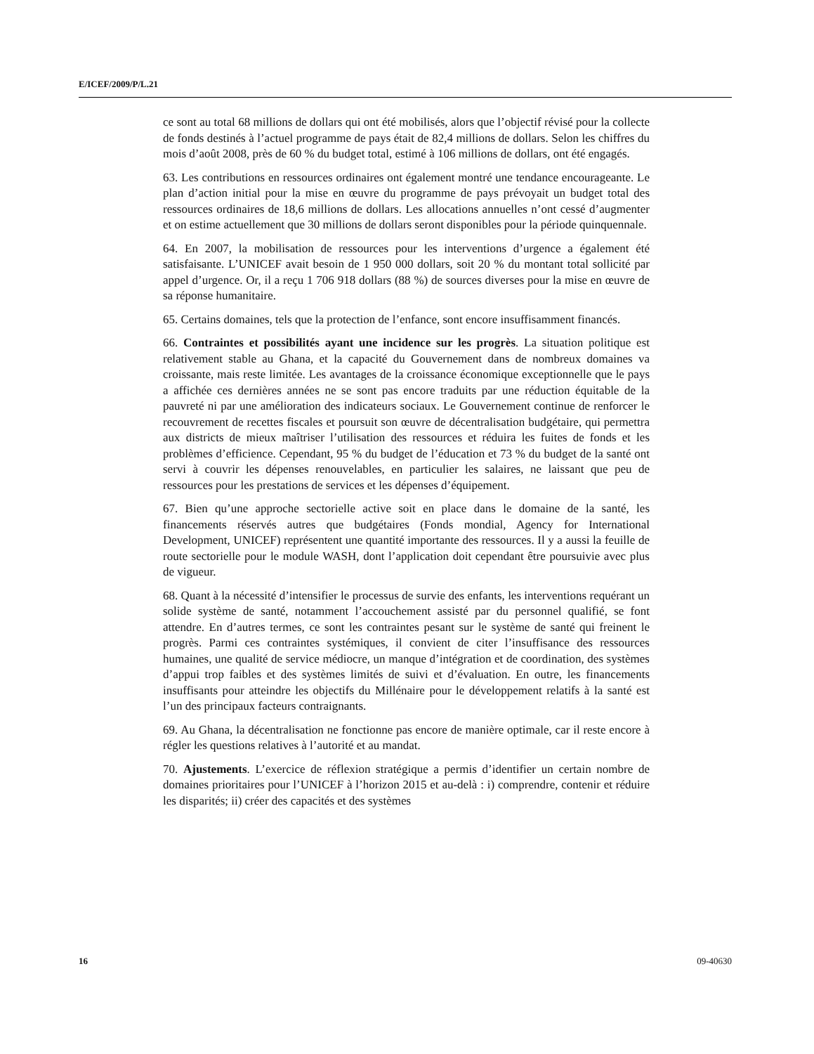E/ICEF/2009/P/L.21
ce sont au total 68 millions de dollars qui ont été mobilisés, alors que l’objectif révisé pour la collecte de fonds destinés à l’actuel programme de pays était de 82,4 millions de dollars. Selon les chiffres du mois d’août 2008, près de 60 % du budget total, estimé à 106 millions de dollars, ont été engagés.
63. Les contributions en ressources ordinaires ont également montré une tendance encourageante. Le plan d’action initial pour la mise en œuvre du programme de pays prévoyait un budget total des ressources ordinaires de 18,6 millions de dollars. Les allocations annuelles n’ont cessé d’augmenter et on estime actuellement que 30 millions de dollars seront disponibles pour la période quinquennale.
64. En 2007, la mobilisation de ressources pour les interventions d’urgence a également été satisfaisante. L’UNICEF avait besoin de 1 950 000 dollars, soit 20 % du montant total sollicité par appel d’urgence. Or, il a reçu 1 706 918 dollars (88 %) de sources diverses pour la mise en œuvre de sa réponse humanitaire.
65. Certains domaines, tels que la protection de l’enfance, sont encore insuffisamment financés.
66. Contraintes et possibilités ayant une incidence sur les progrès. La situation politique est relativement stable au Ghana, et la capacité du Gouvernement dans de nombreux domaines va croissante, mais reste limitée. Les avantages de la croissance économique exceptionnelle que le pays a affichée ces dernières années ne se sont pas encore traduits par une réduction équitable de la pauvreté ni par une amélioration des indicateurs sociaux. Le Gouvernement continue de renforcer le recouvrement de recettes fiscales et poursuit son œuvre de décentralisation budgétaire, qui permettra aux districts de mieux maîtriser l’utilisation des ressources et réduira les fuites de fonds et les problèmes d’efficience. Cependant, 95 % du budget de l’éducation et 73 % du budget de la santé ont servi à couvrir les dépenses renouvelables, en particulier les salaires, ne laissant que peu de ressources pour les prestations de services et les dépenses d’équipement.
67. Bien qu’une approche sectorielle active soit en place dans le domaine de la santé, les financements réservés autres que budgétaires (Fonds mondial, Agency for International Development, UNICEF) représentent une quantité importante des ressources. Il y a aussi la feuille de route sectorielle pour le module WASH, dont l’application doit cependant être poursuivie avec plus de vigueur.
68. Quant à la nécessité d’intensifier le processus de survie des enfants, les interventions requérant un solide système de santé, notamment l’accouchement assisté par du personnel qualifié, se font attendre. En d’autres termes, ce sont les contraintes pesant sur le système de santé qui freinent le progrès. Parmi ces contraintes systémiques, il convient de citer l’insuffisance des ressources humaines, une qualité de service médiocre, un manque d’intégration et de coordination, des systèmes d’appui trop faibles et des systèmes limités de suivi et d’évaluation. En outre, les financements insuffisants pour atteindre les objectifs du Millénaire pour le développement relatifs à la santé est l’un des principaux facteurs contraignants.
69. Au Ghana, la décentralisation ne fonctionne pas encore de manière optimale, car il reste encore à régler les questions relatives à l’autorité et au mandat.
70. Ajustements. L’exercice de réflexion stratégique a permis d’identifier un certain nombre de domaines prioritaires pour l’UNICEF à l’horizon 2015 et au-delà : i) comprendre, contenir et réduire les disparités; ii) créer des capacités et des systèmes
16 09-40630